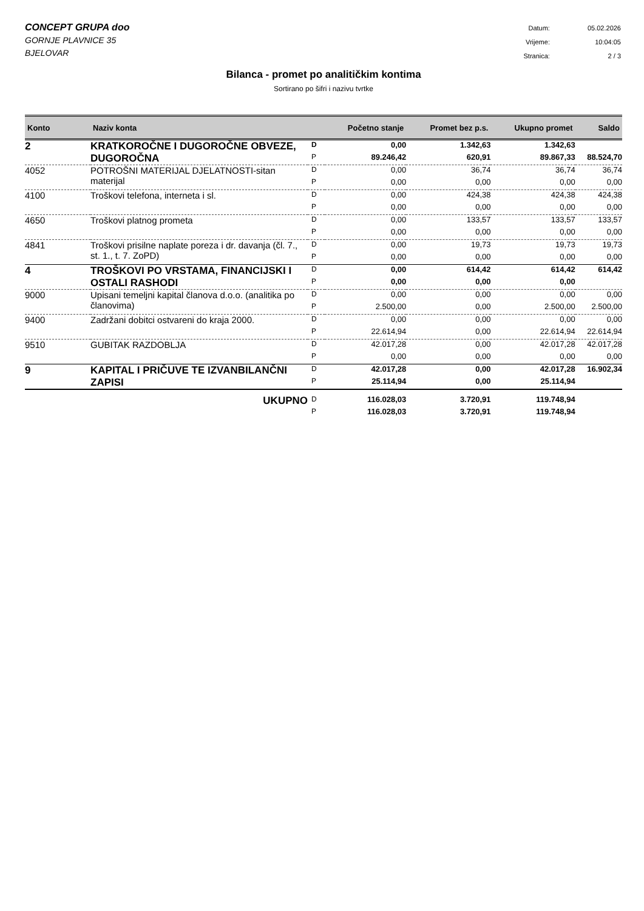CONCEPT GRUPA doo
GORNJE PLAVNICE 35
BJELOVAR
| Datum: | 05.02.2026 |
| Vrijeme: | 10:04:05 |
| Stranica: | 2 / 3 |
Bilanca - promet po analitičkim kontima
Sortirano po šifri i nazivu tvrtke
| Konto | Naziv konta | | Početno stanje | Promet bez p.s. | Ukupno promet | Saldo |
| --- | --- | --- | --- | --- | --- | --- |
| 2 | KRATKOROČNE I DUGOROČNE OBVEZE, DUGOROČNA | D | 0,00 | 1.342,63 | 1.342,63 | |
| | | P | 89.246,42 | 620,91 | 89.867,33 | 88.524,70 |
| 4052 | POTROŠNI MATERIJAL DJELATNOSTI-sitan materijal | D | 0,00 | 36,74 | 36,74 | 36,74 |
| | | P | 0,00 | 0,00 | 0,00 | 0,00 |
| 4100 | Troškovi telefona, interneta i sl. | D | 0,00 | 424,38 | 424,38 | 424,38 |
| | | P | 0,00 | 0,00 | 0,00 | 0,00 |
| 4650 | Troškovi platnog prometa | D | 0,00 | 133,57 | 133,57 | 133,57 |
| | | P | 0,00 | 0,00 | 0,00 | 0,00 |
| 4841 | Troškovi prisilne naplate poreza i dr. davanja (čl. 7., st. 1., t. 7. ZoPD) | D | 0,00 | 19,73 | 19,73 | 19,73 |
| | | P | 0,00 | 0,00 | 0,00 | 0,00 |
| 4 | TROŠKOVI PO VRSTAMA, FINANCIJSKI I OSTALI RASHODI | D | 0,00 | 614,42 | 614,42 | 614,42 |
| | | P | 0,00 | 0,00 | 0,00 | |
| 9000 | Upisani temeljni kapital članova d.o.o. (analitika po članovima) | D | 0,00 | 0,00 | 0,00 | 0,00 |
| | | P | 2.500,00 | 0,00 | 2.500,00 | 2.500,00 |
| 9400 | Zadržani dobitci ostvareni do kraja 2000. | D | 0,00 | 0,00 | 0,00 | 0,00 |
| | | P | 22.614,94 | 0,00 | 22.614,94 | 22.614,94 |
| 9510 | GUBITAK RAZDOBLJA | D | 42.017,28 | 0,00 | 42.017,28 | 42.017,28 |
| | | P | 0,00 | 0,00 | 0,00 | 0,00 |
| 9 | KAPITAL I PRIČUVE TE IZVANBILANČNI ZAPISI | D | 42.017,28 | 0,00 | 42.017,28 | 16.902,34 |
| | | P | 25.114,94 | 0,00 | 25.114,94 | |
| | UKUPNO | D | 116.028,03 | 3.720,91 | 119.748,94 | |
| | | P | 116.028,03 | 3.720,91 | 119.748,94 | |